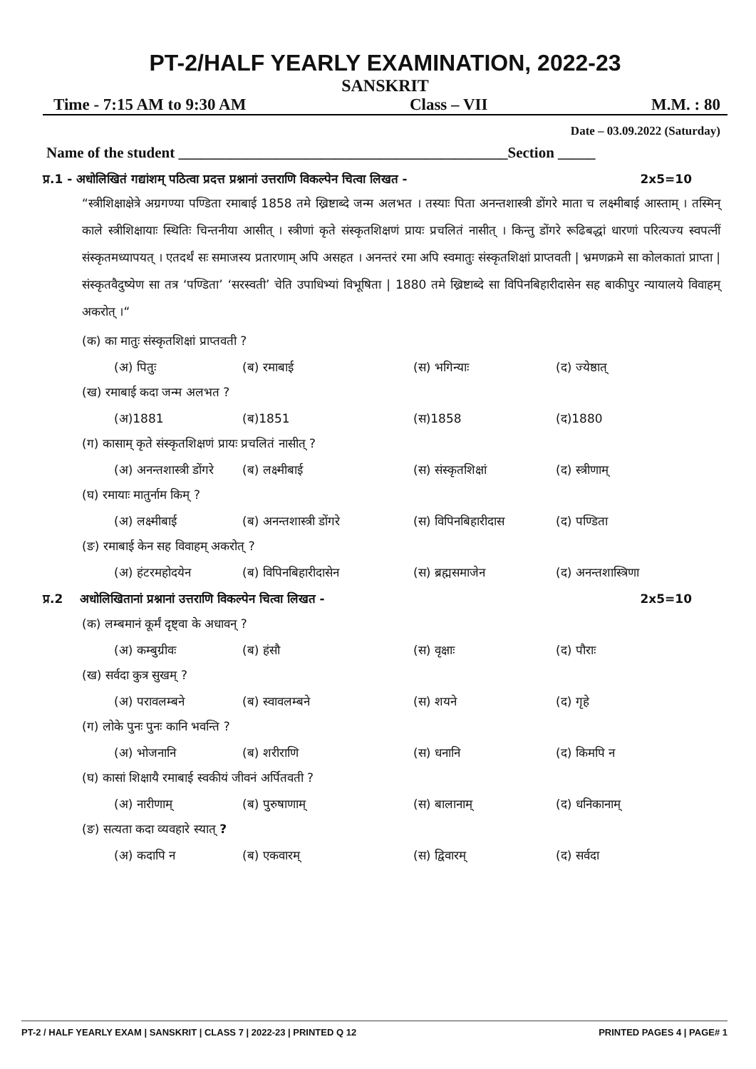PT-2/HALF YEARLY EXAMINATION, 2022-23
SANSKRIT
Time - 7:15 AM to 9:30 AM Class – VII M.M. : 80
Date – 03.09.2022 (Saturday)
Name of the student ____________________________________________Section _____
प्र.1 - अधोलिखितं गद्यांशम् पठित्वा प्रदत्त प्रश्नानां उत्तराणि विकल्पेन चित्वा लिखत - 2x5=10
“स्त्रीशिक्षाक्षेत्रे अग्रगण्या पण्डिता रमाबाई 1858 तमे ख्रिष्टाब्दे जन्म अलभत । तस्याः पिता अनन्तशास्त्री डोंगरे माता च लक्ष्मीबाई आस्ताम् । तस्मिन् काले स्त्रीशिक्षायाः स्थितिः चिन्तनीया आसीत् । स्त्रीणां कृते संस्कृतशिक्षणं प्रायः प्रचलितं नासीत् । किन्तु डोंगरे रूढिबद्धां धारणां परित्यज्य स्वपत्नीं संस्कृतमध्यापयत् । एतदर्थं सः समाजस्य प्रतारणाम् अपि असहत । अनन्तरं रमा अपि स्वमातुः संस्कृतशिक्षां प्राप्तवती | भ्रमणक्रमे सा कोलकातां प्राप्ता | संस्कृतवैदुष्येण सा तत्र ‘पण्डिता’ ‘सरस्वती’ चेति उपाधिभ्यां विभूषिता | 1880 तमे ख्रिष्टाब्दे सा विपिनबिहारीदासेन सह बाकीपुर न्यायालये विवाहम् अकरोत् ।“
(क) का मातुः संस्कृतशिक्षां प्राप्तवती ?
(अ) पितुः (ब) रमाबाई (स) भगिन्याः (द) ज्येष्ठात्
(ख) रमाबाई कदा जन्म अलभत ?
(अ)1881 (ब)1851 (स)1858 (द)1880
(ग) कासाम् कृते संस्कृतशिक्षणं प्रायः प्रचलितं नासीत् ?
(अ) अनन्तशास्त्री डोंगरे (ब) लक्ष्मीबाई (स) संस्कृतशिक्षां (द) स्त्रीणाम्
(घ) रमायाः मातुर्नाम किम् ?
(अ) लक्ष्मीबाई (ब) अनन्तशास्त्री डोंगरे (स) विपिनबिहारीदास (द) पण्डिता
(ङ) रमाबाई केन सह विवाहम् अकरोत् ?
(अ) हंटरमहोदयेन (ब) विपिनबिहारीदासेन (स) ब्रह्मसमाजेन (द) अनन्तशास्त्रिणा
प्र.2 अधोलिखितानां प्रश्नानां उत्तराणि विकल्पेन चित्वा लिखत - 2x5=10
(क) लम्बमानं कूर्मं दृष्ट्वा के अधावन् ?
(अ) कम्बुग्रीवः (ब) हंसौ (स) वृक्षाः (द) पौराः
(ख) सर्वदा कुत्र सुखम् ?
(अ) परावलम्बने (ब) स्वावलम्बने (स) शयने (द) गृहे
(ग) लोके पुनः पुनः कानि भवन्ति ?
(अ) भोजनानि (ब) शरीराणि (स) धनानि (द) किमपि न
(घ) कासां शिक्षायै रमाबाई स्वकीयं जीवनं अर्पितवती ?
(अ) नारीणाम् (ब) पुरुषाणाम् (स) बालानाम् (द) धनिकानाम्
(ङ) सत्यता कदा व्यवहारे स्यात् ?
(अ) कदापि न (ब) एकवारम् (स) द्विवारम् (द) सर्वदा
PT-2 / HALF YEARLY EXAM | SANSKRIT | CLASS 7 | 2022-23 | PRINTED Q 12 PRINTED PAGES 4 | PAGE# 1